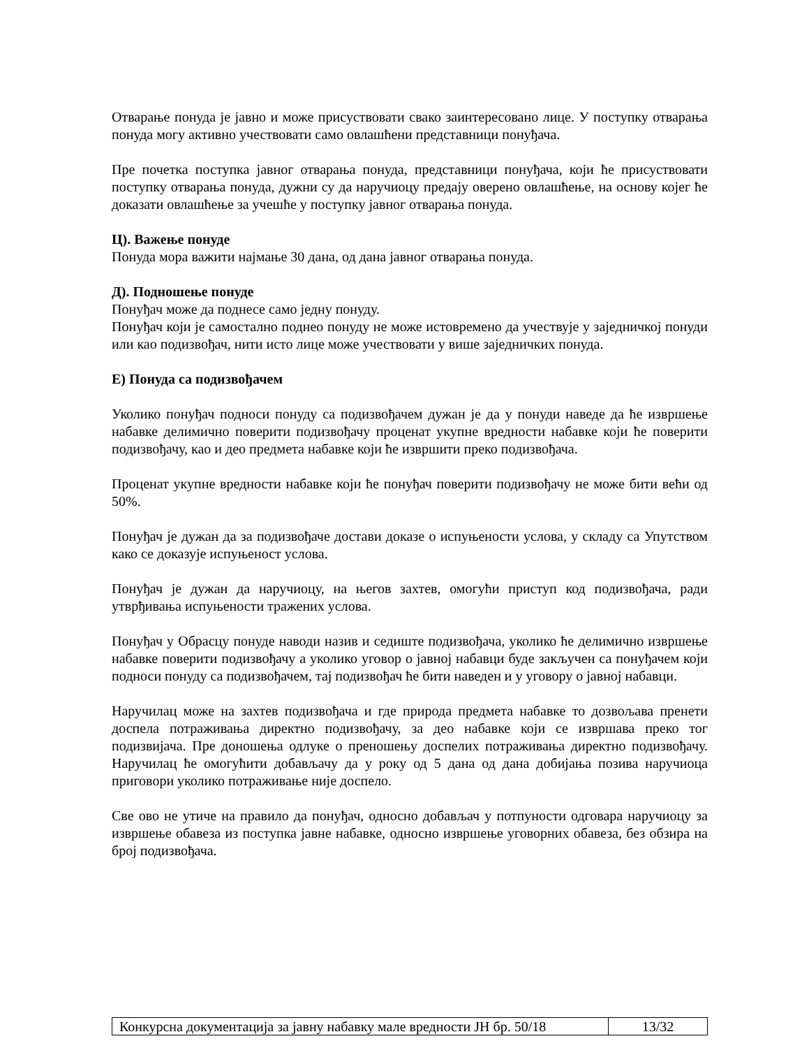Отварање понуда је јавно и може присуствовати свако заинтересовано лице. У поступку отварања понуда могу активно учествовати само овлашћени представници понуђача.
Пре почетка поступка јавног отварања понуда, представници понуђача, који ће присуствовати поступку отварања понуда, дужни су да наручиоцу предају оверено овлашћење, на основу којег ће доказати овлашћење за учешће у поступку јавног отварања понуда.
Ц). Важење понуде
Понуда мора важити најмање 30 дана, од дана јавног отварања понуда.
Д). Подношење понуде
Понуђач може да поднесе само једну понуду.
Понуђач који је самостално поднео понуду не може истовремено да учествује у заједничкој понуди или као подизвођач, нити исто лице може учествовати у више заједничких понуда.
Е) Понуда са подизвођачем
Уколико понуђач подноси понуду са подизвођачем дужан је да у понуди наведе да ће извршење набавке делимично поверити подизвођачу проценат укупне вредности набавке који ће поверити подизвођачу, као и део предмета набавке који ће извршити преко подизвођача.
Проценат укупне вредности набавке који ће понуђач поверити подизвођачу не може бити већи од 50%.
Понуђач је дужан да за подизвођаче достави доказе о испуњености услова, у складу са Упутством како се доказује испуњеност услова.
Понуђач је дужан да наручиоцу, на његов захтев, омогући приступ код подизвођача, ради утврђивања испуњености тражених услова.
Понуђач у Обрасцу понуде наводи назив и седиште подизвођача, уколико ће делимично извршење набавке поверити подизвођачу а уколико уговор о јавној набавци буде закључен са понуђачем који подноси понуду са подизвођачем, тај подизвођач ће бити наведен и у уговору о јавној набавци.
Наручилац може на захтев подизвођача и где природа предмета набавке то дозвољава пренети доспела потраживања директно подизвођачу, за део набавке који се извршава преко тог подизвијача. Пре доношења одлуке о преношењу доспелих потраживања директно подизвођачу. Наручилац ће омогућити добављачу да у року од 5 дана од дана добијања позива наручиоца приговори уколико потраживање није доспело.
Све ово не утиче на правило да понуђач, односно добављач у потпуности одговара наручиоцу за извршење обавеза из поступка јавне набавке, односно извршење уговорних обавеза, без обзира на број подизвођача.
| Конкурсна документација за јавну набавку мале вредности ЈН бр. 50/18 | 13/32 |